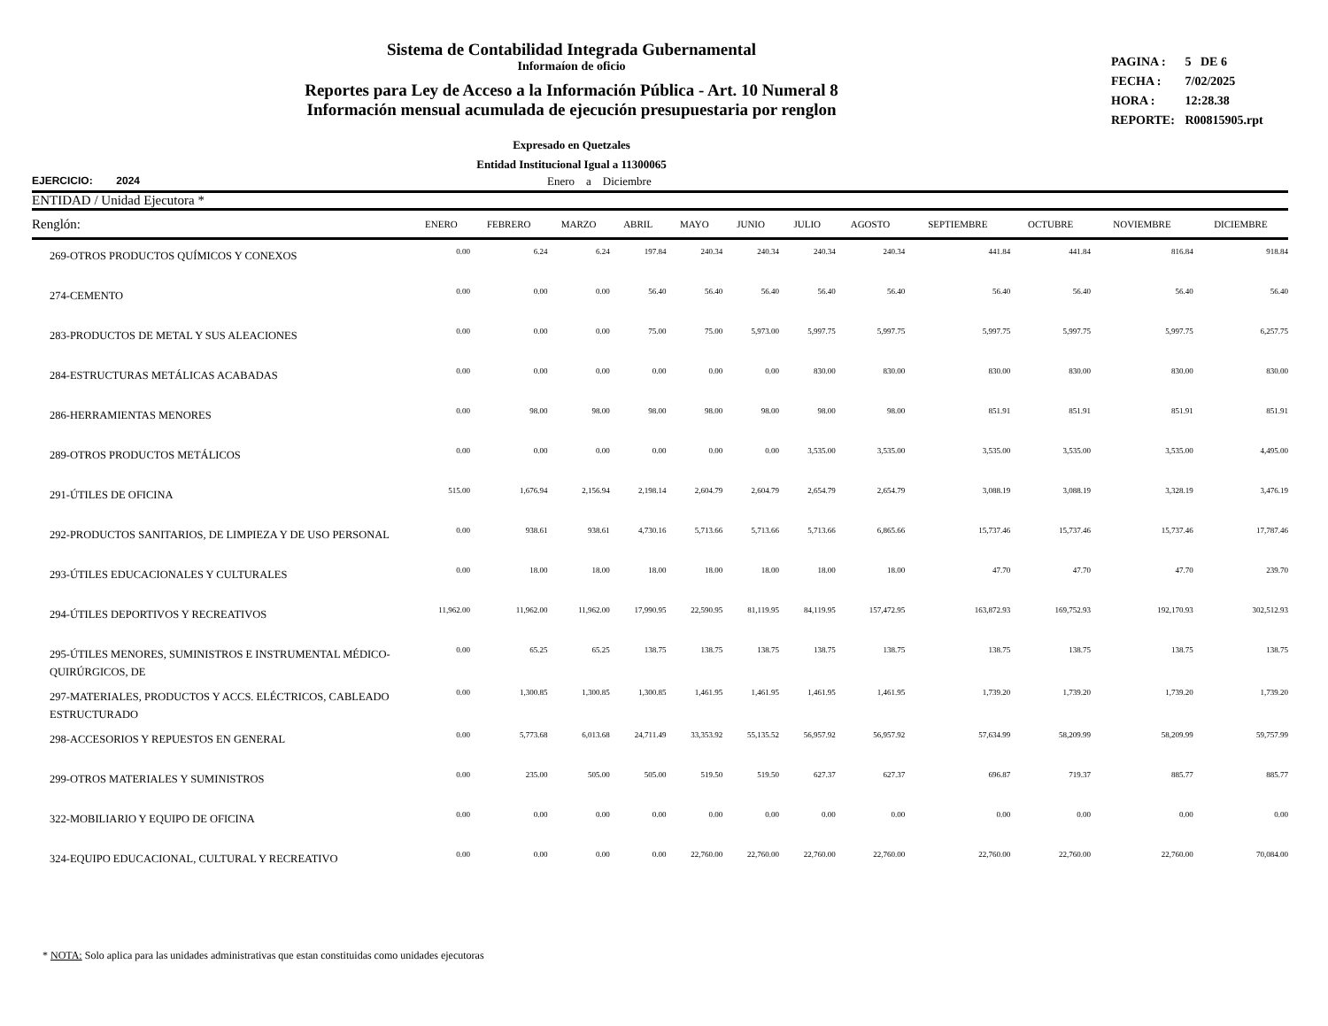Sistema de Contabilidad Integrada Gubernamental
Informaíon de oficio
Reportes para Ley de Acceso a la Información Pública - Art. 10 Numeral 8
Información mensual acumulada de ejecución presupuestaria por renglon
PAGINA : 5 DE 6
FECHA : 7/02/2025
HORA : 12:28.38
REPORTE: R00815905.rpt
Expresado en Quetzales
Entidad Institucional Igual a 11300065
EJERCICIO: 2024 Enero a Diciembre
| ENTIDAD / Unidad Ejecutora * | | | | | | | | | | | | |
| --- | --- | --- | --- | --- | --- | --- | --- | --- | --- | --- | --- | --- |
| Renglón: | ENERO | FEBRERO | MARZO | ABRIL | MAYO | JUNIO | JULIO | AGOSTO | SEPTIEMBRE | OCTUBRE | NOVIEMBRE | DICIEMBRE |
| 269-OTROS PRODUCTOS QUÍMICOS Y CONEXOS | 0.00 | 6.24 | 6.24 | 197.84 | 240.34 | 240.34 | 240.34 | 240.34 | 441.84 | 441.84 | 816.84 | 918.84 |
| 274-CEMENTO | 0.00 | 0.00 | 0.00 | 56.40 | 56.40 | 56.40 | 56.40 | 56.40 | 56.40 | 56.40 | 56.40 | 56.40 |
| 283-PRODUCTOS DE METAL Y SUS ALEACIONES | 0.00 | 0.00 | 0.00 | 75.00 | 75.00 | 5,973.00 | 5,997.75 | 5,997.75 | 5,997.75 | 5,997.75 | 5,997.75 | 6,257.75 |
| 284-ESTRUCTURAS METÁLICAS ACABADAS | 0.00 | 0.00 | 0.00 | 0.00 | 0.00 | 0.00 | 830.00 | 830.00 | 830.00 | 830.00 | 830.00 | 830.00 |
| 286-HERRAMIENTAS MENORES | 0.00 | 98.00 | 98.00 | 98.00 | 98.00 | 98.00 | 98.00 | 98.00 | 851.91 | 851.91 | 851.91 | 851.91 |
| 289-OTROS PRODUCTOS METÁLICOS | 0.00 | 0.00 | 0.00 | 0.00 | 0.00 | 0.00 | 3,535.00 | 3,535.00 | 3,535.00 | 3,535.00 | 3,535.00 | 4,495.00 |
| 291-ÚTILES DE OFICINA | 515.00 | 1,676.94 | 2,156.94 | 2,198.14 | 2,604.79 | 2,604.79 | 2,654.79 | 2,654.79 | 3,088.19 | 3,088.19 | 3,328.19 | 3,476.19 |
| 292-PRODUCTOS SANITARIOS, DE LIMPIEZA Y DE USO PERSONAL | 0.00 | 938.61 | 938.61 | 4,730.16 | 5,713.66 | 5,713.66 | 5,713.66 | 6,865.66 | 15,737.46 | 15,737.46 | 15,737.46 | 17,787.46 |
| 293-ÚTILES EDUCACIONALES Y CULTURALES | 0.00 | 18.00 | 18.00 | 18.00 | 18.00 | 18.00 | 18.00 | 18.00 | 47.70 | 47.70 | 47.70 | 239.70 |
| 294-ÚTILES DEPORTIVOS Y RECREATIVOS | 11,962.00 | 11,962.00 | 11,962.00 | 17,990.95 | 22,590.95 | 81,119.95 | 84,119.95 | 157,472.95 | 163,872.93 | 169,752.93 | 192,170.93 | 302,512.93 |
| 295-ÚTILES MENORES, SUMINISTROS E INSTRUMENTAL MÉDICO-QUIRÚRGICOS, DE | 0.00 | 65.25 | 65.25 | 138.75 | 138.75 | 138.75 | 138.75 | 138.75 | 138.75 | 138.75 | 138.75 | 138.75 |
| 297-MATERIALES, PRODUCTOS Y ACCS. ELÉCTRICOS, CABLEADO ESTRUCTURADO | 0.00 | 1,300.85 | 1,300.85 | 1,300.85 | 1,461.95 | 1,461.95 | 1,461.95 | 1,461.95 | 1,739.20 | 1,739.20 | 1,739.20 | 1,739.20 |
| 298-ACCESORIOS Y REPUESTOS EN GENERAL | 0.00 | 5,773.68 | 6,013.68 | 24,711.49 | 33,353.92 | 55,135.52 | 56,957.92 | 56,957.92 | 57,634.99 | 58,209.99 | 58,209.99 | 59,757.99 |
| 299-OTROS MATERIALES Y SUMINISTROS | 0.00 | 235.00 | 505.00 | 505.00 | 519.50 | 519.50 | 627.37 | 627.37 | 696.87 | 719.37 | 885.77 | 885.77 |
| 322-MOBILIARIO Y EQUIPO DE OFICINA | 0.00 | 0.00 | 0.00 | 0.00 | 0.00 | 0.00 | 0.00 | 0.00 | 0.00 | 0.00 | 0.00 | 0.00 |
| 324-EQUIPO EDUCACIONAL, CULTURAL Y RECREATIVO | 0.00 | 0.00 | 0.00 | 0.00 | 22,760.00 | 22,760.00 | 22,760.00 | 22,760.00 | 22,760.00 | 22,760.00 | 22,760.00 | 70,084.00 |
* NOTA: Solo aplica para las unidades administrativas que estan constituidas como unidades ejecutoras